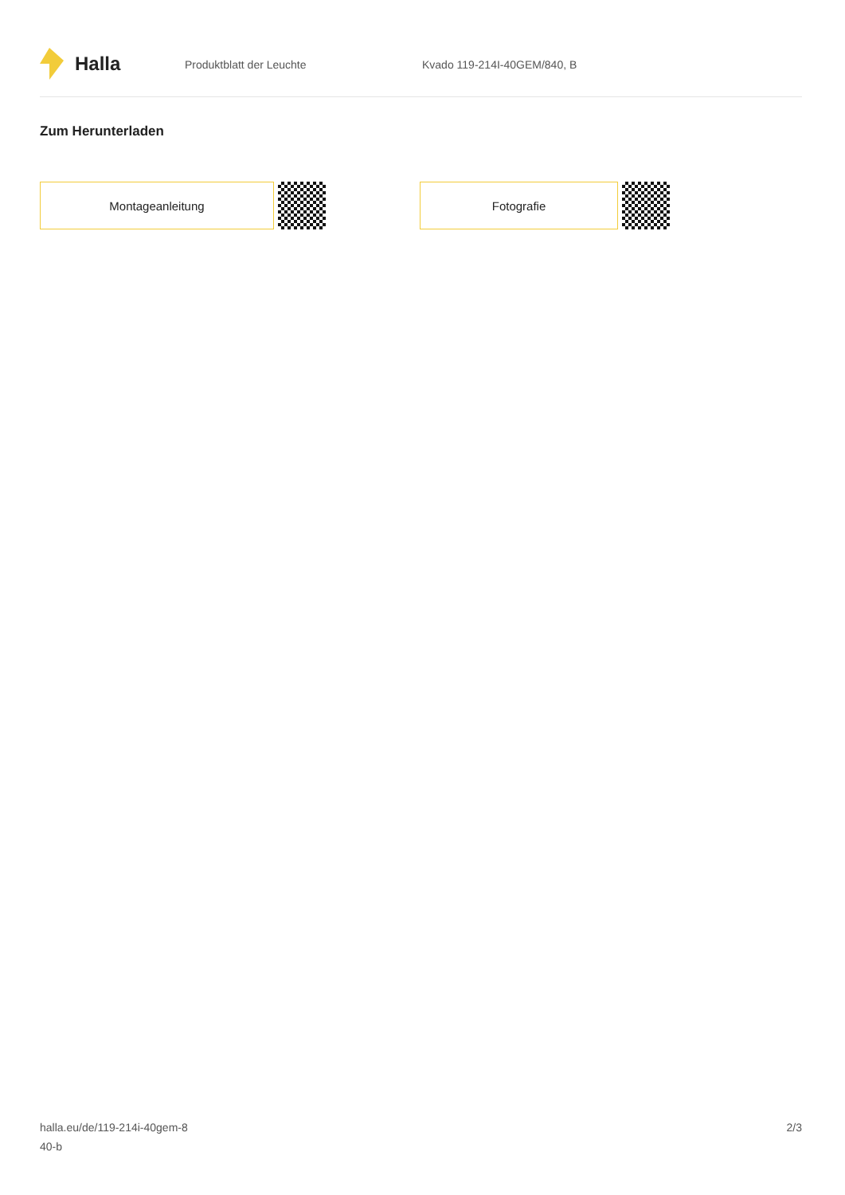Halla
Produktblatt der Leuchte Kvado 119-214I-40GEM/840, B
Zum Herunterladen
Montageanleitung Fotografie
halla.eu/de/119-214i-40gem-8
40-b
2/3